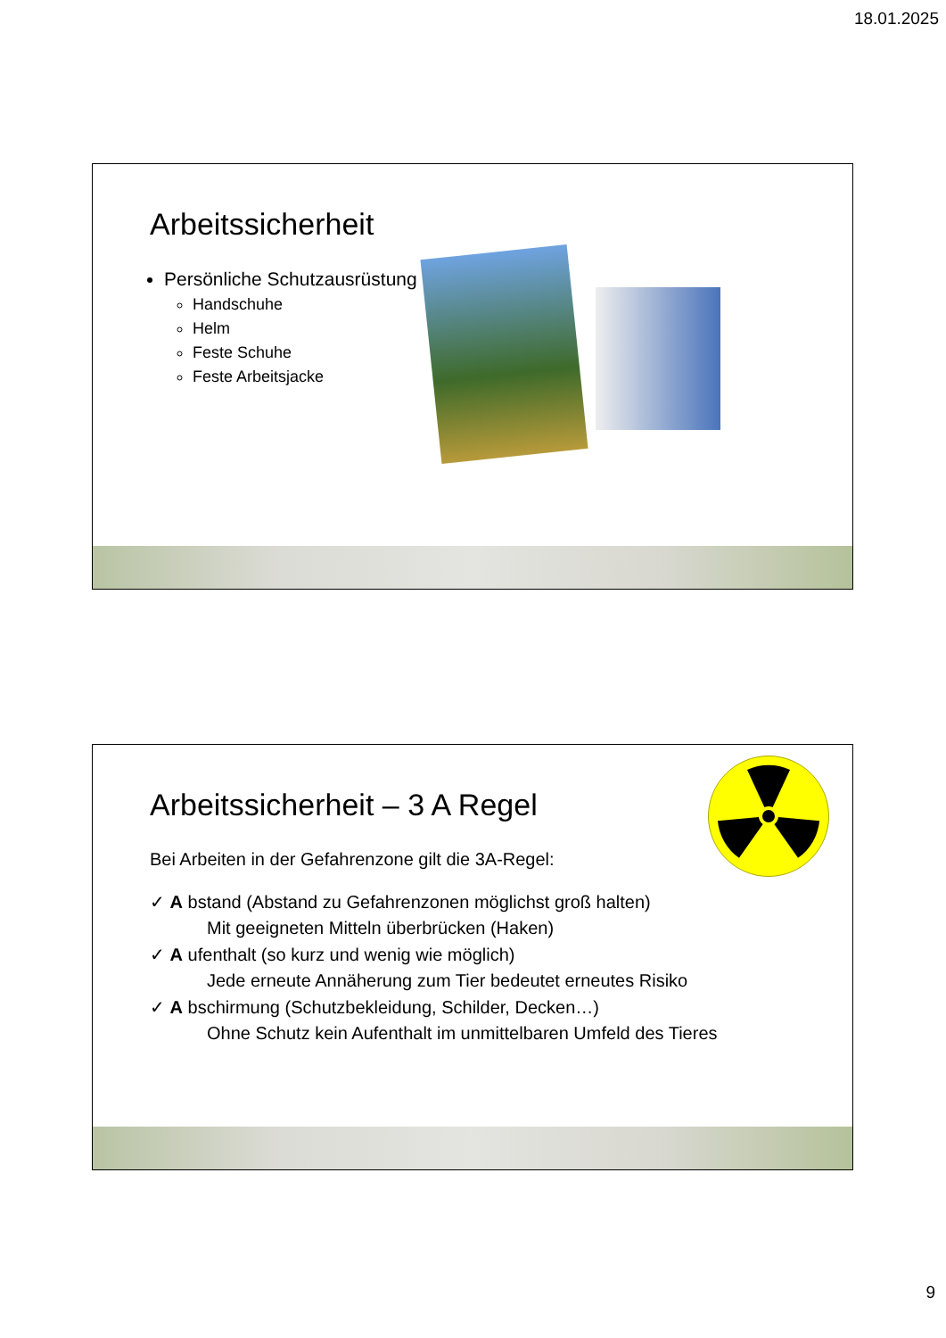18.01.2025
Arbeitssicherheit
Persönliche Schutzausrüstung
Handschuhe
Helm
Feste Schuhe
Feste Arbeitsjacke
Arbeitssicherheit – 3 A Regel
Bei Arbeiten in der Gefahrenzone gilt die 3A-Regel:
✓ A bstand (Abstand zu Gefahrenzonen möglichst groß halten)
Mit geeigneten Mitteln überbrücken (Haken)
✓ A ufenthalt (so kurz und wenig wie möglich)
Jede erneute Annäherung zum Tier bedeutet erneutes Risiko
✓ A bschirmung (Schutzbekleidung, Schilder, Decken…)
Ohne Schutz kein Aufenthalt im unmittelbaren Umfeld des Tieres
9